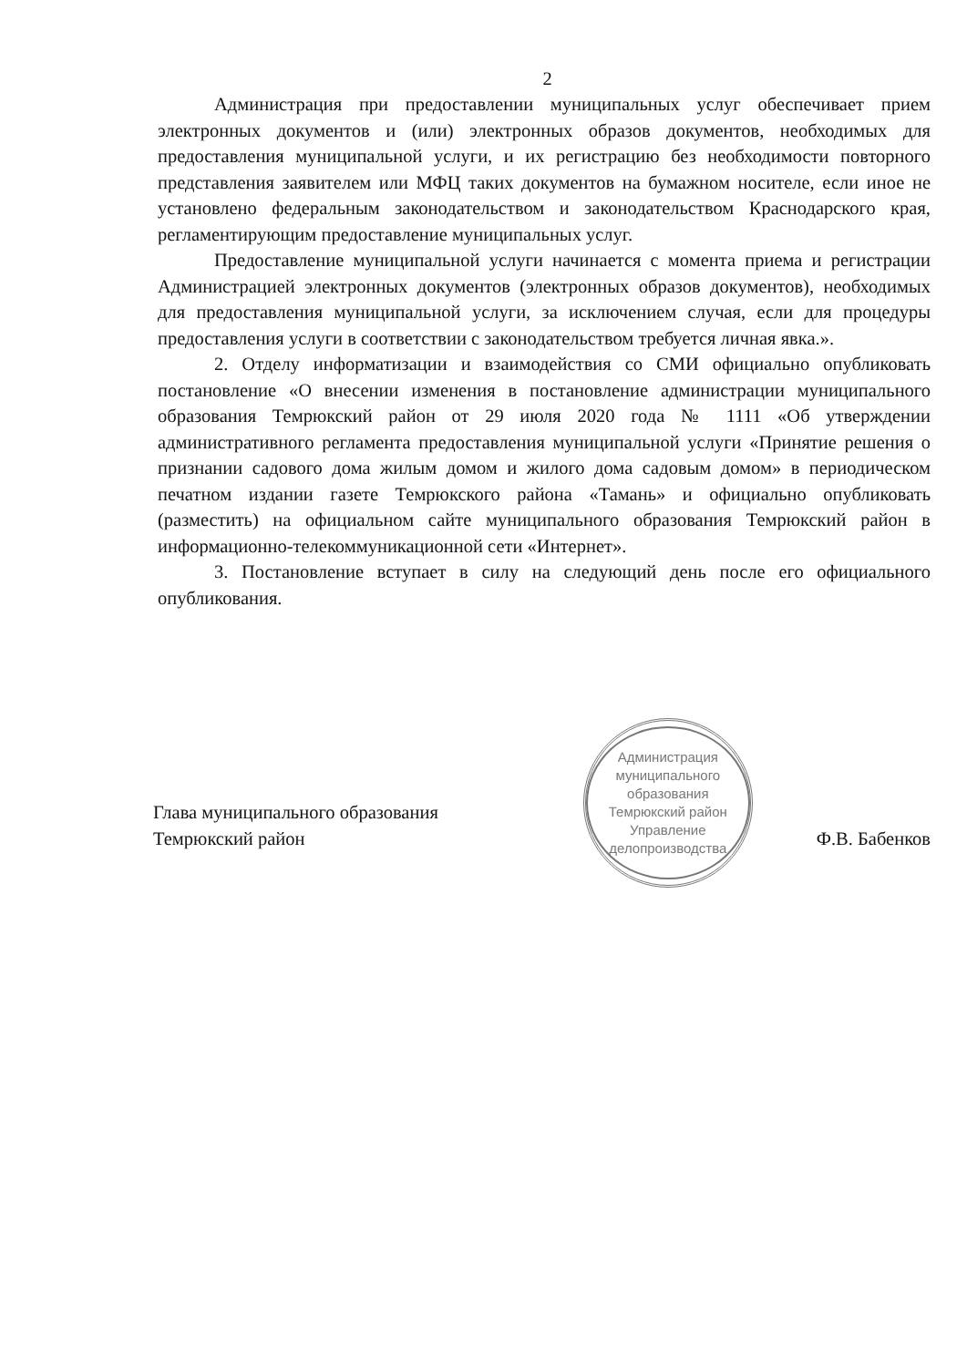2
Администрация при предоставлении муниципальных услуг обеспечивает прием электронных документов и (или) электронных образов документов, необходимых для предоставления муниципальной услуги, и их регистрацию без необходимости повторного представления заявителем или МФЦ таких документов на бумажном носителе, если иное не установлено федеральным законодательством и законодательством Краснодарского края, регламентирующим предоставление муниципальных услуг.
Предоставление муниципальной услуги начинается с момента приема и регистрации Администрацией электронных документов (электронных образов документов), необходимых для предоставления муниципальной услуги, за исключением случая, если для процедуры предоставления услуги в соответствии с законодательством требуется личная явка.».
2. Отделу информатизации и взаимодействия со СМИ официально опубликовать постановление «О внесении изменения в постановление администрации муниципального образования Темрюкский район от 29 июля 2020 года № 1111 «Об утверждении административного регламента предоставления муниципальной услуги «Принятие решения о признании садового дома жилым домом и жилого дома садовым домом» в периодическом печатном издании газете Темрюкского района «Тамань» и официально опубликовать (разместить) на официальном сайте муниципального образования Темрюкский район в информационно-телекоммуникационной сети «Интернет».
3. Постановление вступает в силу на следующий день после его официального опубликования.
Глава муниципального образования
Темрюкский район
Администрация муниципального образования Темрюкский район
Управление
делопроизводства
Ф.В. Бабенков